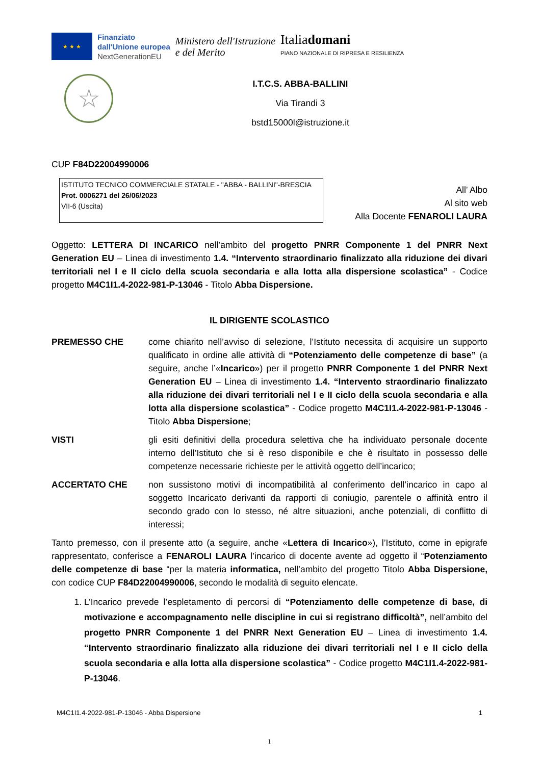★ ★ ★
Finanziato
dall'Unione europea
NextGenerationEU
Ministero dell'Istruzione
e del Merito
Italiadomani
PIANO NAZIONALE DI RIPRESA E RESILIENZA
☆
I.T.C.S. ABBA-BALLINI
Via Tirandi 3
bstd15000l@istruzione.it
CUP F84D22004990006
ISTITUTO TECNICO COMMERCIALE STATALE - "ABBA - BALLINI"-BRESCIA
Prot. 0006271 del 26/06/2023
VII-6 (Uscita)
All’ Albo
Al sito web
Alla Docente FENAROLI LAURA
Oggetto: LETTERA DI INCARICO nell’ambito del progetto PNRR Componente 1 del PNRR Next Generation EU – Linea di investimento 1.4. “Intervento straordinario finalizzato alla riduzione dei divari territoriali nel I e II ciclo della scuola secondaria e alla lotta alla dispersione scolastica” - Codice progetto M4C1I1.4-2022-981-P-13046 - Titolo Abba Dispersione.
IL DIRIGENTE SCOLASTICO
PREMESSO CHE come chiarito nell’avviso di selezione, l’Istituto necessita di acquisire un supporto qualificato in ordine alle attività di “Potenziamento delle competenze di base” (a seguire, anche l’«Incarico») per il progetto PNRR Componente 1 del PNRR Next Generation EU – Linea di investimento 1.4. “Intervento straordinario finalizzato alla riduzione dei divari territoriali nel I e II ciclo della scuola secondaria e alla lotta alla dispersione scolastica” - Codice progetto M4C1I1.4-2022-981-P-13046 - Titolo Abba Dispersione;
VISTI gli esiti definitivi della procedura selettiva che ha individuato personale docente interno dell’Istituto che si è reso disponibile e che è risultato in possesso delle competenze necessarie richieste per le attività oggetto dell’incarico;
ACCERTATO CHE non sussistono motivi di incompatibilità al conferimento dell’incarico in capo al soggetto Incaricato derivanti da rapporti di coniugio, parentele o affinità entro il secondo grado con lo stesso, né altre situazioni, anche potenziali, di conflitto di interessi;
Tanto premesso, con il presente atto (a seguire, anche «Lettera di Incarico»), l’Istituto, come in epigrafe rappresentato, conferisce a FENAROLI LAURA l’incarico di docente avente ad oggetto il “Potenziamento delle competenze di base “per la materia informatica, nell’ambito del progetto Titolo Abba Dispersione, con codice CUP F84D22004990006, secondo le modalità di seguito elencate.
1. L’Incarico prevede l’espletamento di percorsi di “Potenziamento delle competenze di base, di motivazione e accompagnamento nelle discipline in cui si registrano difficoltà”, nell’ambito del progetto PNRR Componente 1 del PNRR Next Generation EU – Linea di investimento 1.4. “Intervento straordinario finalizzato alla riduzione dei divari territoriali nel I e II ciclo della scuola secondaria e alla lotta alla dispersione scolastica” - Codice progetto M4C1I1.4-2022-981-P-13046.
M4C1I1.4-2022-981-P-13046 - Abba Dispersione 1
1